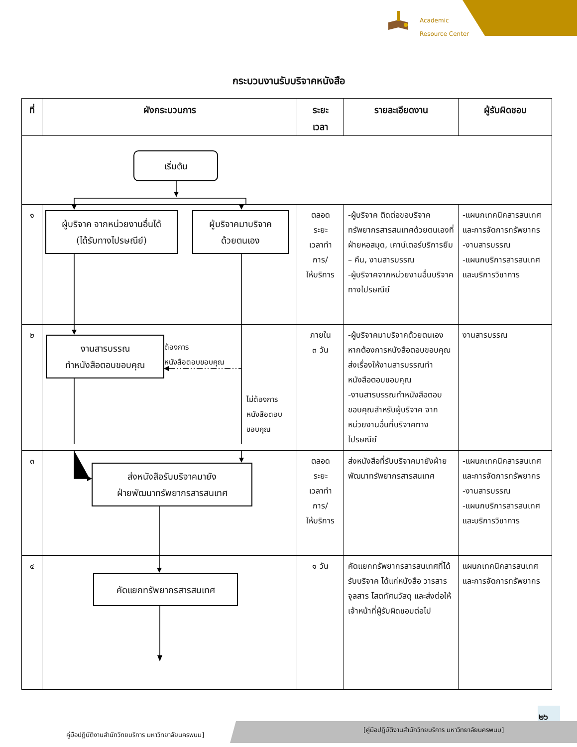Academic
Resource Center
กระบวนงานรับบริจาคหนังสือ
| ที่ | ผังกระบวนการ | ระยะ เวลา | รายละเอียดงาน | ผู้รับผิดชอบ |
| --- | --- | --- | --- | --- |
| เริ่มต้น | | | | |
| ๑ | ผู้บริจาค จากหน่วยงานอื่นได้ (ได้รับทางไปรษณีย์) ผู้บริจาคมาบริจาค ด้วยตนเอง | ตลอด ระยะ เวลาทำ การ/ ให้บริการ | -ผู้บริจาค ติดต่อขอบริจาคทรัพยากรสารสนเทศด้วยตนเองที่ฝ่ายหอสมุด, เคาน์เตอร์บริการยืม – คืน, งานสารบรรณ -ผู้บริจาคจากหน่วยงานอื่นบริจาคทางไปรษณีย์ | -แผนกเทคนิคสารสนเทศและการจัดการทรัพยากร -งานสารบรรณ -แผนกบริการสารสนเทศและบริการวิชาการ |
| ๒ | งานสารบรรณ ทำหนังสือตอบขอบคุณ ต้องการ หนังสือตอบขอบคุณ ไม่ต้องการ หนังสือตอบ ขอบคุณ | ภายใน ๓ วัน | -ผู้บริจาคมาบริจาคด้วยตนเองหากต้องการหนังสือตอบขอบคุณ ส่งเรื่องให้งานสารบรรณทำหนังสือตอบขอบคุณ -งานสารบรรณทำหนังสือตอบขอบคุณสำหรับผู้บริจาค จากหน่วยงานอื่นที่บริจาคทางไปรษณีย์ | งานสารบรรณ |
| ๓ | ส่งหนังสือรับบริจาคมายัง ฝ่ายพัฒนาทรัพยากรสารสนเทศ | ตลอด ระยะ เวลาทำ การ/ ให้บริการ | ส่งหนังสือที่รับบริจาคมายังฝ่ายพัฒนาทรัพยากรสารสนเทศ | -แผนกเทคนิคสารสนเทศและการจัดการทรัพยากร -งานสารบรรณ -แผนกบริการสารสนเทศและบริการวิชาการ |
| ๔ | คัดแยกทรัพยากรสารสนเทศ | ๑ วัน | คัดแยกทรัพยากรสารสนเทศที่ได้รับบริจาค ได้แก่หนังสือ วารสาร จุลสาร โสตทัศนวัสดุ และส่งต่อให้เจ้าหน้าที่ผู้รับผิดชอบต่อไป | แผนกเทคนิคสารสนเทศและการจัดการทรัพยากร |
๒๖
คู่มือปฏิบัติงานสำนักวิทยบริการ มหาวิทยาลัยนครพนม]
[คู่มือปฏิบัติงานสำนักวิทยบริการ มหาวิทยาลัยนครพนม]